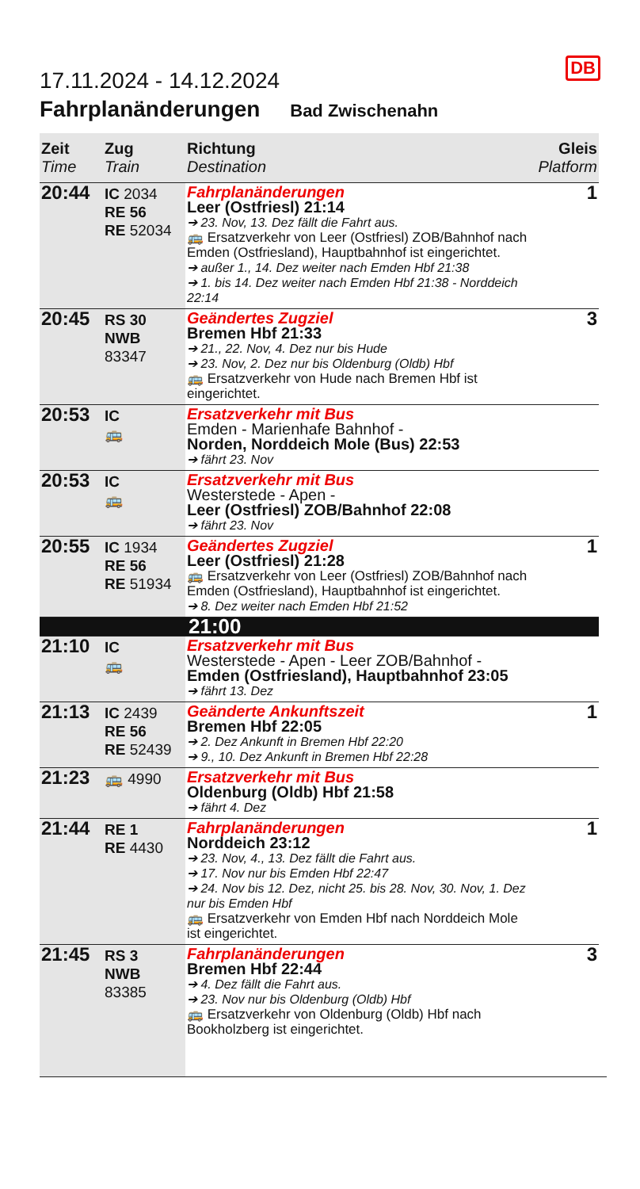DB
17.11.2024 - 14.12.2024
Fahrplanänderungen Bad Zwischenahn
| Zeit Time | Zug Train | Richtung Destination | Gleis Platform |
| --- | --- | --- | --- |
| 20:44 | IC 2034 RE 56 RE 52034 | Fahrplanänderungen Leer (Ostfriesl) 21:14 ➔ 23. Nov, 13. Dez fällt die Fahrt aus. 🚌 Ersatzverkehr von Leer (Ostfriesl) ZOB/Bahnhof nach Emden (Ostfriesland), Hauptbahnhof ist eingerichtet. ➔ außer 1., 14. Dez weiter nach Emden Hbf 21:38 ➔ 1. bis 14. Dez weiter nach Emden Hbf 21:38 - Norddeich 22:14 | 1 |
| 20:45 | RS 30 NWB 83347 | Geändertes Zugziel Bremen Hbf 21:33 ➔ 21., 22. Nov, 4. Dez nur bis Hude ➔ 23. Nov, 2. Dez nur bis Oldenburg (Oldb) Hbf 🚌 Ersatzverkehr von Hude nach Bremen Hbf ist eingerichtet. | 3 |
| 20:53 | IC 🚌 | Ersatzverkehr mit Bus Emden - Marienhafe Bahnhof - Norden, Norddeich Mole (Bus) 22:53 ➔ fährt 23. Nov | |
| 20:53 | IC 🚌 | Ersatzverkehr mit Bus Westerstede - Apen - Leer (Ostfriesl) ZOB/Bahnhof 22:08 ➔ fährt 23. Nov | |
| 20:55 | IC 1934 RE 56 RE 51934 | Geändertes Zugziel Leer (Ostfriesl) 21:28 🚌 Ersatzverkehr von Leer (Ostfriesl) ZOB/Bahnhof nach Emden (Ostfriesland), Hauptbahnhof ist eingerichtet. ➔ 8. Dez weiter nach Emden Hbf 21:52 | 1 |
| 21:00 | | | |
| 21:10 | IC 🚌 | Ersatzverkehr mit Bus Westerstede - Apen - Leer ZOB/Bahnhof - Emden (Ostfriesland), Hauptbahnhof 23:05 ➔ fährt 13. Dez | |
| 21:13 | IC 2439 RE 56 RE 52439 | Geänderte Ankunftszeit Bremen Hbf 22:05 ➔ 2. Dez Ankunft in Bremen Hbf 22:20 ➔ 9., 10. Dez Ankunft in Bremen Hbf 22:28 | 1 |
| 21:23 | 🚌 4990 | Ersatzverkehr mit Bus Oldenburg (Oldb) Hbf 21:58 ➔ fährt 4. Dez | |
| 21:44 | RE 1 RE 4430 | Fahrplanänderungen Norddeich 23:12 ➔ 23. Nov, 4., 13. Dez fällt die Fahrt aus. ➔ 17. Nov nur bis Emden Hbf 22:47 ➔ 24. Nov bis 12. Dez, nicht 25. bis 28. Nov, 30. Nov, 1. Dez nur bis Emden Hbf 🚌 Ersatzverkehr von Emden Hbf nach Norddeich Mole ist eingerichtet. | 1 |
| 21:45 | RS 3 NWB 83385 | Fahrplanänderungen Bremen Hbf 22:44 ➔ 4. Dez fällt die Fahrt aus. ➔ 23. Nov nur bis Oldenburg (Oldb) Hbf 🚌 Ersatzverkehr von Oldenburg (Oldb) Hbf nach Bookholzberg ist eingerichtet. | 3 |